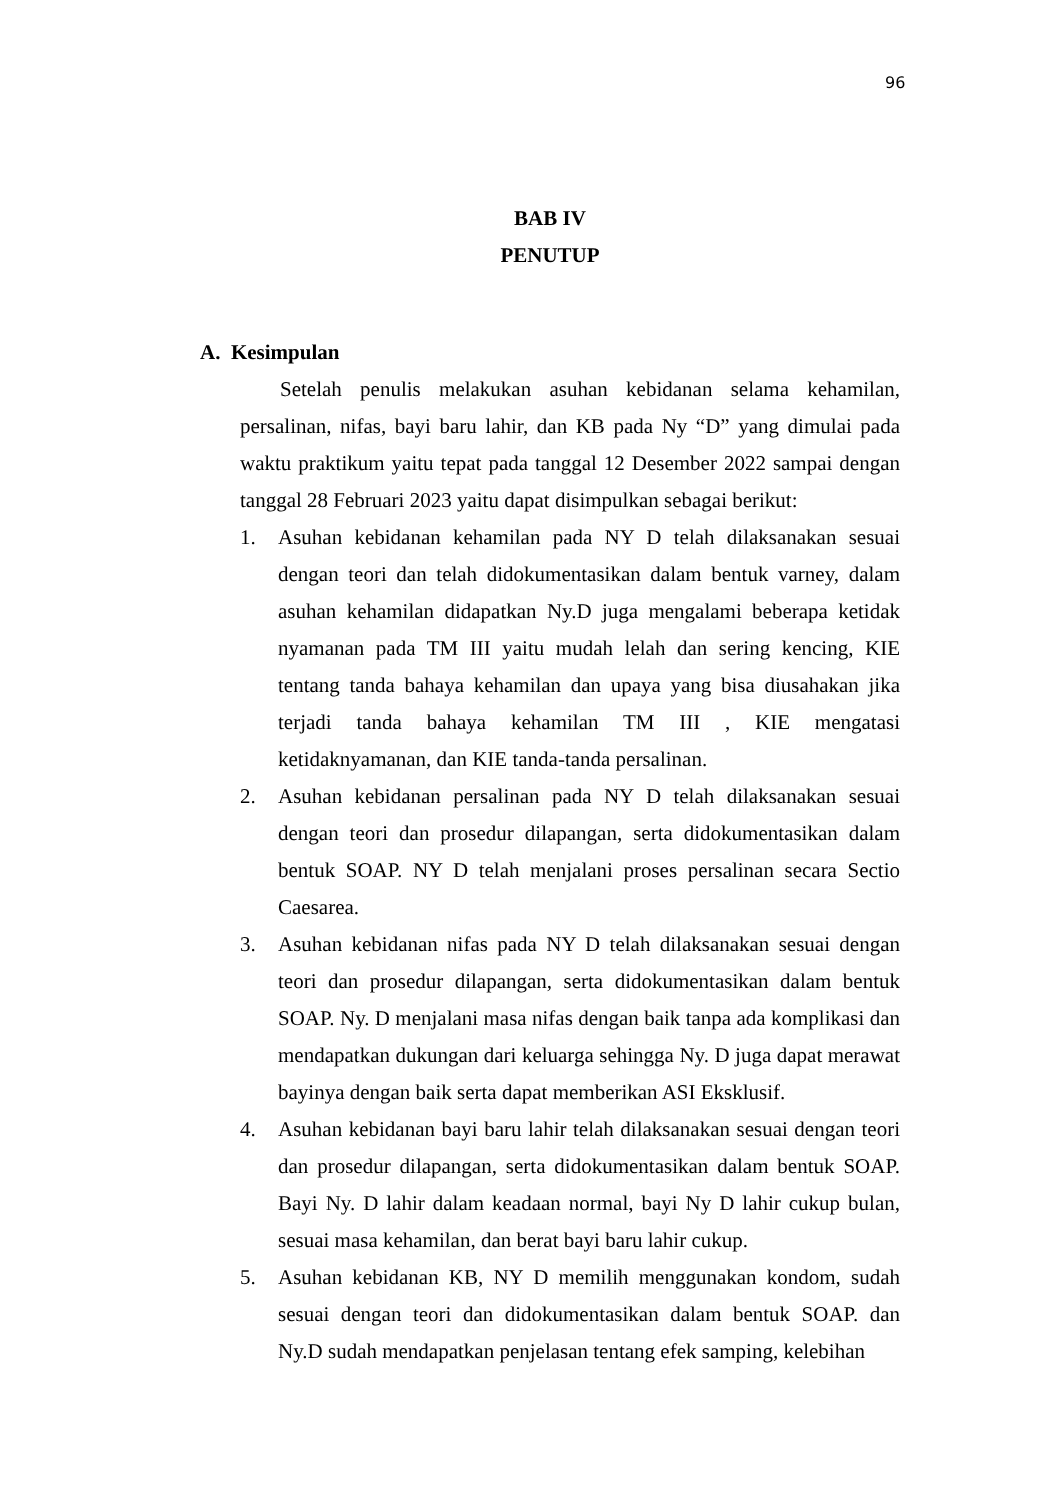96
BAB IV
PENUTUP
A. Kesimpulan
Setelah penulis melakukan asuhan kebidanan selama kehamilan, persalinan, nifas, bayi baru lahir, dan KB pada Ny “D” yang dimulai pada waktu praktikum yaitu tepat pada tanggal 12 Desember 2022 sampai dengan tanggal 28 Februari 2023 yaitu dapat disimpulkan sebagai berikut:
1. Asuhan kebidanan kehamilan pada NY D telah dilaksanakan sesuai dengan teori dan telah didokumentasikan dalam bentuk varney, dalam asuhan kehamilan didapatkan Ny.D juga mengalami beberapa ketidak nyamanan pada TM III yaitu mudah lelah dan sering kencing, KIE tentang tanda bahaya kehamilan dan upaya yang bisa diusahakan jika terjadi tanda bahaya kehamilan TM III , KIE mengatasi ketidaknyamanan, dan KIE tanda-tanda persalinan.
2. Asuhan kebidanan persalinan pada NY D telah dilaksanakan sesuai dengan teori dan prosedur dilapangan, serta didokumentasikan dalam bentuk SOAP. NY D telah menjalani proses persalinan secara Sectio Caesarea.
3. Asuhan kebidanan nifas pada NY D telah dilaksanakan sesuai dengan teori dan prosedur dilapangan, serta didokumentasikan dalam bentuk SOAP. Ny. D menjalani masa nifas dengan baik tanpa ada komplikasi dan mendapatkan dukungan dari keluarga sehingga Ny. D juga dapat merawat bayinya dengan baik serta dapat memberikan ASI Eksklusif.
4. Asuhan kebidanan bayi baru lahir telah dilaksanakan sesuai dengan teori dan prosedur dilapangan, serta didokumentasikan dalam bentuk SOAP. Bayi Ny. D lahir dalam keadaan normal, bayi Ny D lahir cukup bulan, sesuai masa kehamilan, dan berat bayi baru lahir cukup.
5. Asuhan kebidanan KB, NY D memilih menggunakan kondom, sudah sesuai dengan teori dan didokumentasikan dalam bentuk SOAP. dan Ny.D sudah mendapatkan penjelasan tentang efek samping, kelebihan